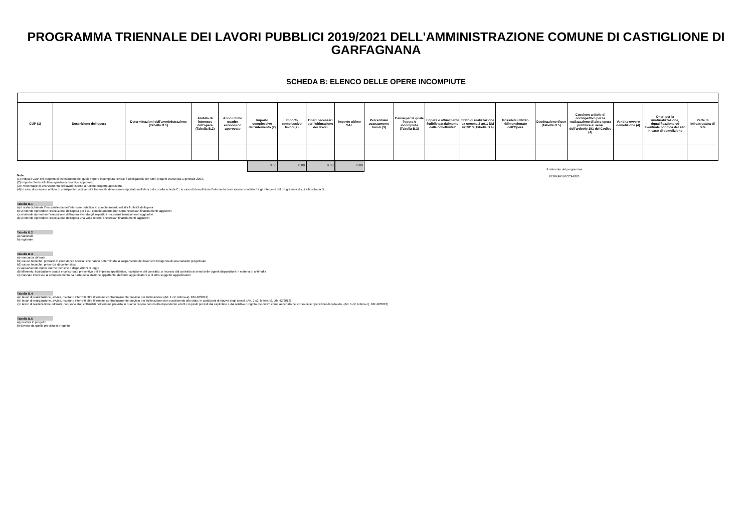PROGRAMMA TRIENNALE DEI LAVORI PUBBLICI 2019/2021 DELL'AMMINISTRAZIONE COMUNE DI CASTIGLIONE DI GARFAGNANA
SCHEDA B: ELENCO DELLE OPERE INCOMPIUTE
| CUP (1) | Descrizione dell'opera | Determinazioni dell'amministrazione (Tabella B.1) | Ambito di interesse dell'opera (Tabella B.2) | Anno ultimo quadro economico approvato | Importo complessivo dell'intervento (2) | Importo complessivo lavori (2) | Oneri necessari per l'ultimazione dei lavori | Importo ultimo SAL | Percentuale avanzamento lavori (3) | Causa per la quale l'opera è incompiuta (Tabella B.3) | L'opera è attualmente fruibile parzialmente dalla collettività? | Stato di realizzazione ex comma 2 art.1 DM 42/2013 (Tabella B.4) | Possibile utilizzo ridimensionato dell'Opera | Destinazione d'uso (Tabella B.5) | Cessione a titolo di corrispettivo per la realizzazione di altra opera pubblica ai sensi dell'articolo 191 del Codice (4) | Vendita ovvero demolizione (4) | Oneri per la rinaturalizzazione, riqualificazione ed eventuale bonifica del sito in caso di demolizione | Parte di infrastruttura di rete |
| --- | --- | --- | --- | --- | --- | --- | --- | --- | --- | --- | --- | --- | --- | --- | --- | --- | --- | --- |
0.00 0.00 0.00 0.00
Il referente del programma
FERRARI RICCARDO
Note:
(1) Indica il CUP del progetto di investimento nel quale l'opera incompiuta rientra: è obbligatorio per tutti i progetti avviati dal 1 gennaio 2003.
(2) Importo riferito all'ultimo quadro economico approvato.
(3) Percentuale di avanzamento dei lavori rispetto all'ultimo progetto approvato.
(4) In caso di cessione a titolo di corrispettivo o di vendita l'immobile deve essere riportato nell'elenco di cui alla scheda C ; in caso di demolizione l'intervento deve essere riportato fra gli interventi del programma di cui alla scheda D.
Tabella B.1
a) è stata dichiarata l'insussistenza dell'interesse pubblico al completamento ed alla fruibilità dell'opera
b) si intende riprendere l'esecuzione dell'opera per il cui completamento non sono necessari finanziamenti aggiuntivi
c) si intende riprendere l'esecuzione dell'opera avendo già reperito i necessari finanziamenti aggiuntivi
d) si intende riprendere l'esecuzione dell'opera una volta reperiti i necessari finanziamenti aggiuntivi
Tabella B.2
a) nazionale
b) regionale
Tabella B.3
a) mancanza di fondi
b1) cause tecniche: protrarsi di circostanze speciali che hanno determinato la sospensione dei lavori e/o l'esigenza di una variante progettuale
b2) cause tecniche: presenza di contenzioso
c) sopravvenute nuove norme tecniche o disposizioni di legge
d) fallimento, liquidazione coatta e concordato preventivo dell'impresa appaltatrice, risoluzione del contratto, o recesso dal contratto ai sensi delle vigenti disposizioni in materia di antimafia
e) mancato interesse al completamento da parte della stazione appaltante, dell'ente aggiudicatore o di altro soggetto aggiudicatore
Tabella B.4
a) i lavori di realizzazione, avviati, risultano interrotti oltre il termine contrattualmente previsto per l'ultimazione (Art. 1 c2, lettera a), DM 42/2013)
b) i lavori di realizzazione, avviati, risultano interrotti oltre il termine contrattualmente previsto per l'ultimazione non sussistendo allo stato, le condizioni di riavvio degli stessi. (Art. 1 c2, lettera b), DM 42/2013)
c) i lavori di realizzazione, ultimati, non sono stati collaudati nel termine previsto in quanto l'opera non risulta rispondente a tutti i requisiti previsti dal capitolato e dal relativo progetto esecutivo come accertato nel corso delle operazioni di collaudo. (Art. 1 c2, lettera c), DM 42/2013)
Tabella B.5
a) prevista in progetto
b) diversa da quella prevista in progetto